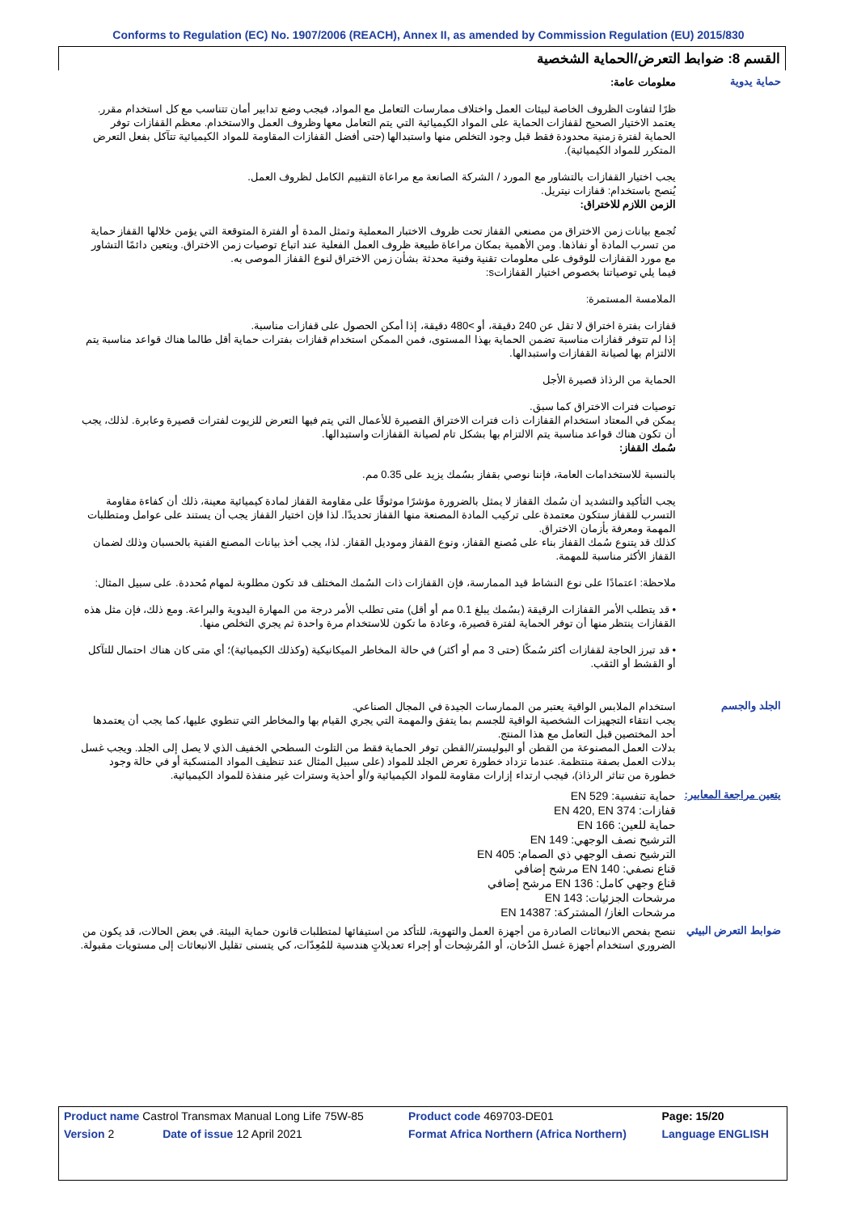Conforms to Regulation (EC) No. 1907/2006 (REACH), Annex II, as amended by Commission Regulation (EU) 2015/830
القسم 8: ضوابط التعرض/الحماية الشخصية
حماية يدوية
معلومات عامة:
ظرًا لتفاوت الظروف الخاصة لبيئات العمل واختلاف ممارسات التعامل مع المواد، فيجب وضع تدابير أمان تتناسب مع كل استخدام مقرر. يعتمد الاختيار الصحيح لقفازات الحماية على المواد الكيميائية التي يتم التعامل معها وظروف العمل والاستخدام. معظم القفازات توفر الحماية لفترة زمنية محدودة فقط قبل وجود التخلص منها واستبدالها (حتى أفضل القفازات المقاومة للمواد الكيميائية تتآكل بفعل التعرض المتكرر للمواد الكيميائية).
يجب اختيار القفازات بالتشاور مع المورد / الشركة الصانعة مع مراعاة التقييم الكامل لظروف العمل.
يُنصح باستخدام: قفازات نيتريل.
الزمن اللازم للاختراق:
تُجمع بيانات زمن الاختراق من مصنعي القفاز تحت ظروف الاختبار المعملية وتمثل المدة أو الفترة المتوقعة التي يؤمن خلالها القفاز حماية من تسرب المادة أو نفاذها. ومن الأهمية بمكان مراعاة طبيعة ظروف العمل الفعلية عند اتباع توصيات زمن الاختراق. ويتعين دائمًا التشاور مع مورد القفازات للوقوف على معلومات تقنية وفنية محدثة بشأن زمن الاختراق لنوع القفاز الموصى به.
فيما يلي توصياتنا بخصوص اختيار القفازاتs:
الملامسة المستمرة:
قفازات بفترة اختراق لا تقل عن 240 دقيقة، أو >480 دقيقة، إذا أمكن الحصول على قفازات مناسبة.
إذا لم تتوفر قفازات مناسبة تضمن الحماية بهذا المستوى، فمن الممكن استخدام قفازات بفترات حماية أقل طالما هناك قواعد مناسبة يتم الالتزام بها لصيانة القفازات واستبدالها.
الحماية من الرذاذ قصيرة الأجل
توصيات فترات الاختراق كما سبق.
يمكن في المعتاد استخدام القفازات ذات فترات الاختراق القصيرة للأعمال التي يتم فيها التعرض للزيوت لفترات قصيرة وعابرة. لذلك، يجب أن تكون هناك قواعد مناسبة يتم الالتزام بها بشكل تام لصيانة القفازات واستبدالها.
سُمك القفاز:
بالنسبة للاستخدامات العامة، فإننا نوصي بقفاز بسُمك يزيد على 0.35 مم.
يجب التأكيد والتشديد أن سُمك القفاز لا يمثل بالضرورة مؤشرًا موثوقًا على مقاومة القفاز لمادة كيميائية معينة، ذلك أن كفاءة مقاومة التسرب للقفاز ستكون معتمدة على تركيب المادة المصنعة منها القفاز تحديدًا. لذا فإن اختيار القفاز يجب أن يستند على عوامل ومتطلبات المهمة ومعرفة بأزمان الاختراق.
كذلك قد يتنوع سُمك القفاز بناء على مُصنع القفاز، ونوع القفاز وموديل القفاز. لذا، يجب أخذ بيانات المصنع الفنية بالحسبان وذلك لضمان القفاز الأكثر مناسبة للمهمة.
ملاحظة: اعتمادًا على نوع النشاط قيد الممارسة، فإن القفازات ذات السُمك المختلف قد تكون مطلوبة لمهام مُحددة. على سبيل المثال:
• قد يتطلب الأمر القفازات الرقيقة (بسُمك يبلغ 0.1 مم أو أقل) متى تطلب الأمر درجة من المهارة اليدوية والبراعة. ومع ذلك، فإن مثل هذه القفازات ينتظر منها أن توفر الحماية لفترة قصيرة، وعادة ما تكون للاستخدام مرة واحدة ثم يجري التخلص منها.
• قد تبرز الحاجة لقفازات أكثر سُمكًا (حتى 3 مم أو أكثر) في حالة المخاطر الميكانيكية (وكذلك الكيميائية)؛ أي متى كان هناك احتمال للتآكل أو القشط أو الثقب.
الجلد والجسم
استخدام الملابس الواقية يعتبر من الممارسات الجيدة في المجال الصناعي.
يجب انتقاء التجهيزات الشخصية الواقية للجسم بما يتفق والمهمة التي يجري القيام بها والمخاطر التي تنطوي عليها، كما يجب أن يعتمدها أحد المختصين قبل التعامل مع هذا المنتج.
بدلات العمل المصنوعة من القطن أو البوليستر/القطن توفر الحماية فقط من التلوث السطحي الخفيف الذي لا يصل إلى الجلد. ويجب غسل بدلات العمل بصفة منتظمة. عندما تزداد خطورة تعرض الجلد للمواد (على سبيل المثال عند تنظيف المواد المنسكبة أو في حالة وجود خطورة من تناثر الرذاذ)، فيجب ارتداء إزارات مقاومة للمواد الكيميائية و/أو أحذية وسترات غير منفذة للمواد الكيميائية.
يتعين مراجعة المعايير:
حماية تنفسية: EN 529
قفازات: EN 420, EN 374
حماية للعين: EN 166
الترشيح نصف الوجهي: EN 149
الترشيح نصف الوجهي ذي الصمام: EN 405
قناع نصفي: EN 140 مرشح إضافي
قناع وجهي كامل: EN 136 مرشح إضافي
مرشحات الجزئيات: EN 143
مرشحات الغاز/ المشتركة: EN 14387
ضوابط التعرض البيئي
ننصح بفحص الانبعاثات الصادرة من أجهزة العمل والتهوية، للتأكد من استيفائها لمتطلبات قانون حماية البيئة. في بعض الحالات، قد يكون من الضروري استخدام أجهزة غسل الدُخان، أو المُرشِحات أو إجراء تعديلاتٍ هندسية للمُعِدّات، كي يتسنى تقليل الانبعاثات إلى مستويات مقبولة.
| Product name Castrol Transmax Manual Long Life 75W-85 | | Product code 469703-DE01 | | Page: 15/20 |
| Version 2 | Date of issue 12 April 2021 | Format Africa Northern (Africa Northern) | Language ENGLISH | |